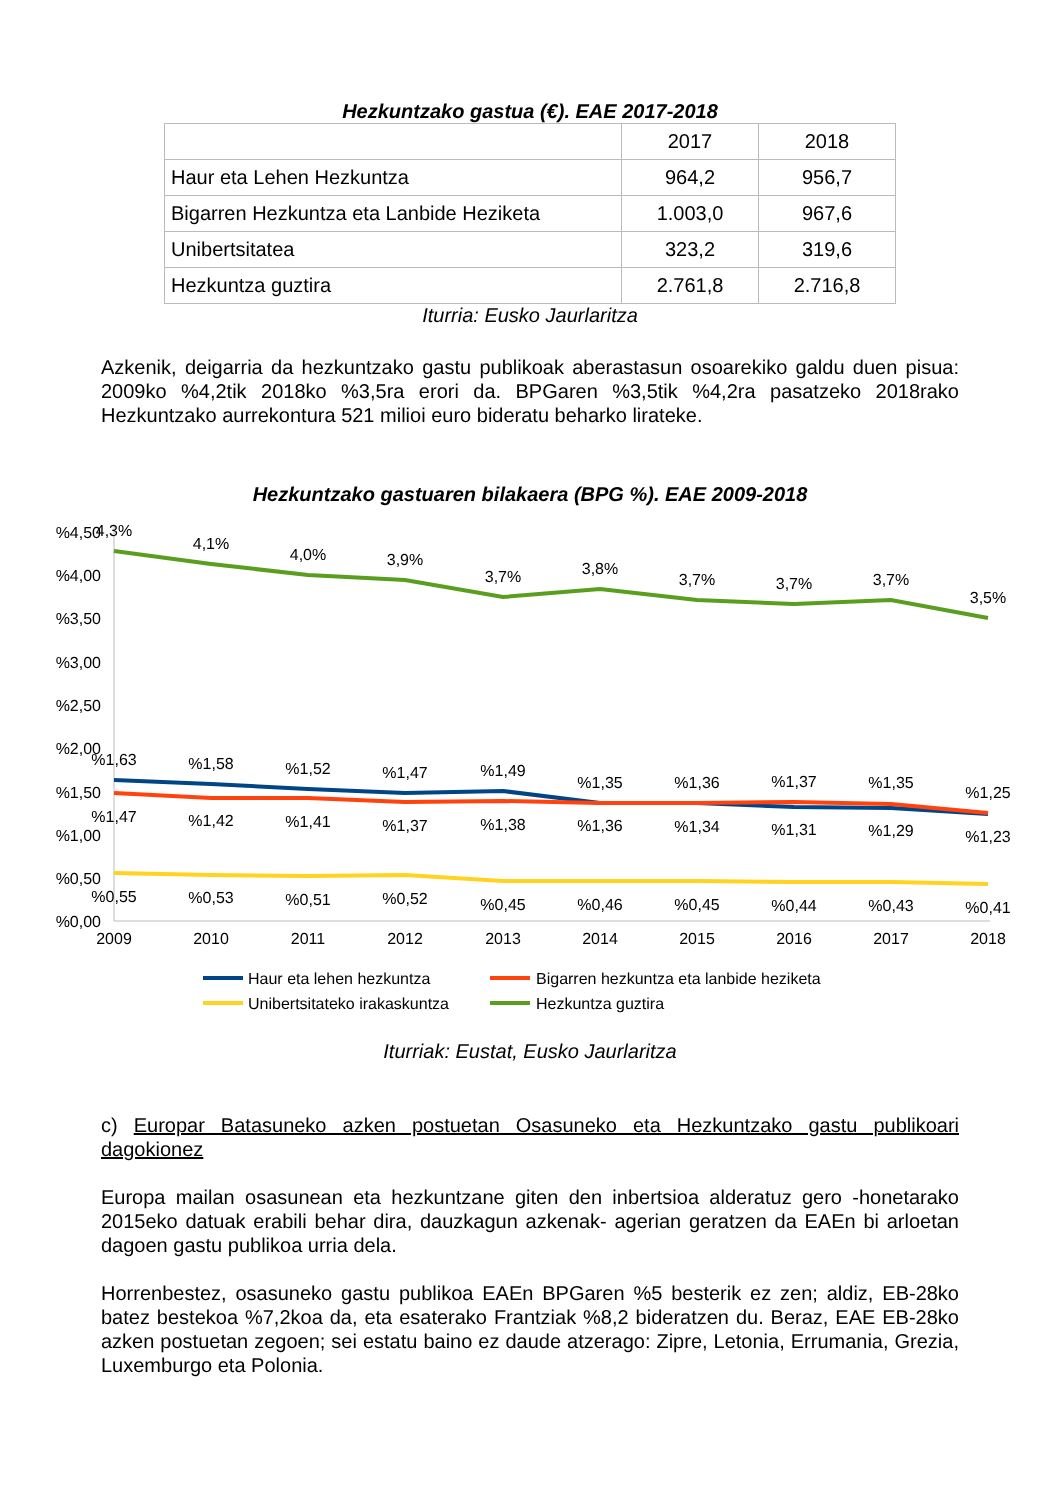Hezkuntzako gastua (€). EAE 2017-2018
| | 2017 | 2018 |
| --- | --- | --- |
| Haur eta Lehen Hezkuntza | 964,2 | 956,7 |
| Bigarren Hezkuntza eta Lanbide Heziketa | 1.003,0 | 967,6 |
| Unibertsitatea | 323,2 | 319,6 |
| Hezkuntza guztira | 2.761,8 | 2.716,8 |
Iturria: Eusko Jaurlaritza
Azkenik, deigarria da hezkuntzako gastu publikoak aberastasun osoarekiko galdu duen pisua: 2009ko %4,2tik 2018ko %3,5ra erori da. BPGaren %3,5tik %4,2ra pasatzeko 2018rako Hezkuntzako aurrekontura 521 milioi euro bideratu beharko lirateke.
Hezkuntzako gastuaren bilakaera (BPG %). EAE 2009-2018
%4,50
%4,00
%3,50
%3,00
%2,50
%2,00
%1,50
%1,00
%0,50
%0,00
4,3%
4,1%
4,0%
3,9%
3,7%
3,8%
3,7%
3,7%
3,7%
3,5%
%1,63
%1,58
%1,52
%1,47
%1,49
%1,35
%1,36
%1,37
%1,35
%1,25
%1,47
%1,42
%1,41
%1,37
%1,38
%1,36
%1,34
%1,31
%1,29
%1,23
%0,55
%0,53
%0,51
%0,52
%0,45
%0,46
%0,45
%0,44
%0,43
%0,41
2009
2010
2011
2012
2013
2014
2015
2016
2017
2018
Haur eta lehen hezkuntza
Bigarren hezkuntza eta lanbide heziketa
Unibertsitateko irakaskuntza
Hezkuntza guztira
Iturriak: Eustat, Eusko Jaurlaritza
c) Europar Batasuneko azken postuetan Osasuneko eta Hezkuntzako gastu publikoari dagokionez
Europa mailan osasunean eta hezkuntzane giten den inbertsioa alderatuz gero -honetarako 2015eko datuak erabili behar dira, dauzkagun azkenak- agerian geratzen da EAEn bi arloetan dagoen gastu publikoa urria dela.
Horrenbestez, osasuneko gastu publikoa EAEn BPGaren %5 besterik ez zen; aldiz, EB-28ko batez bestekoa %7,2koa da, eta esaterako Frantziak %8,2 bideratzen du. Beraz, EAE EB-28ko azken postuetan zegoen; sei estatu baino ez daude atzerago: Zipre, Letonia, Errumania, Grezia, Luxemburgo eta Polonia.